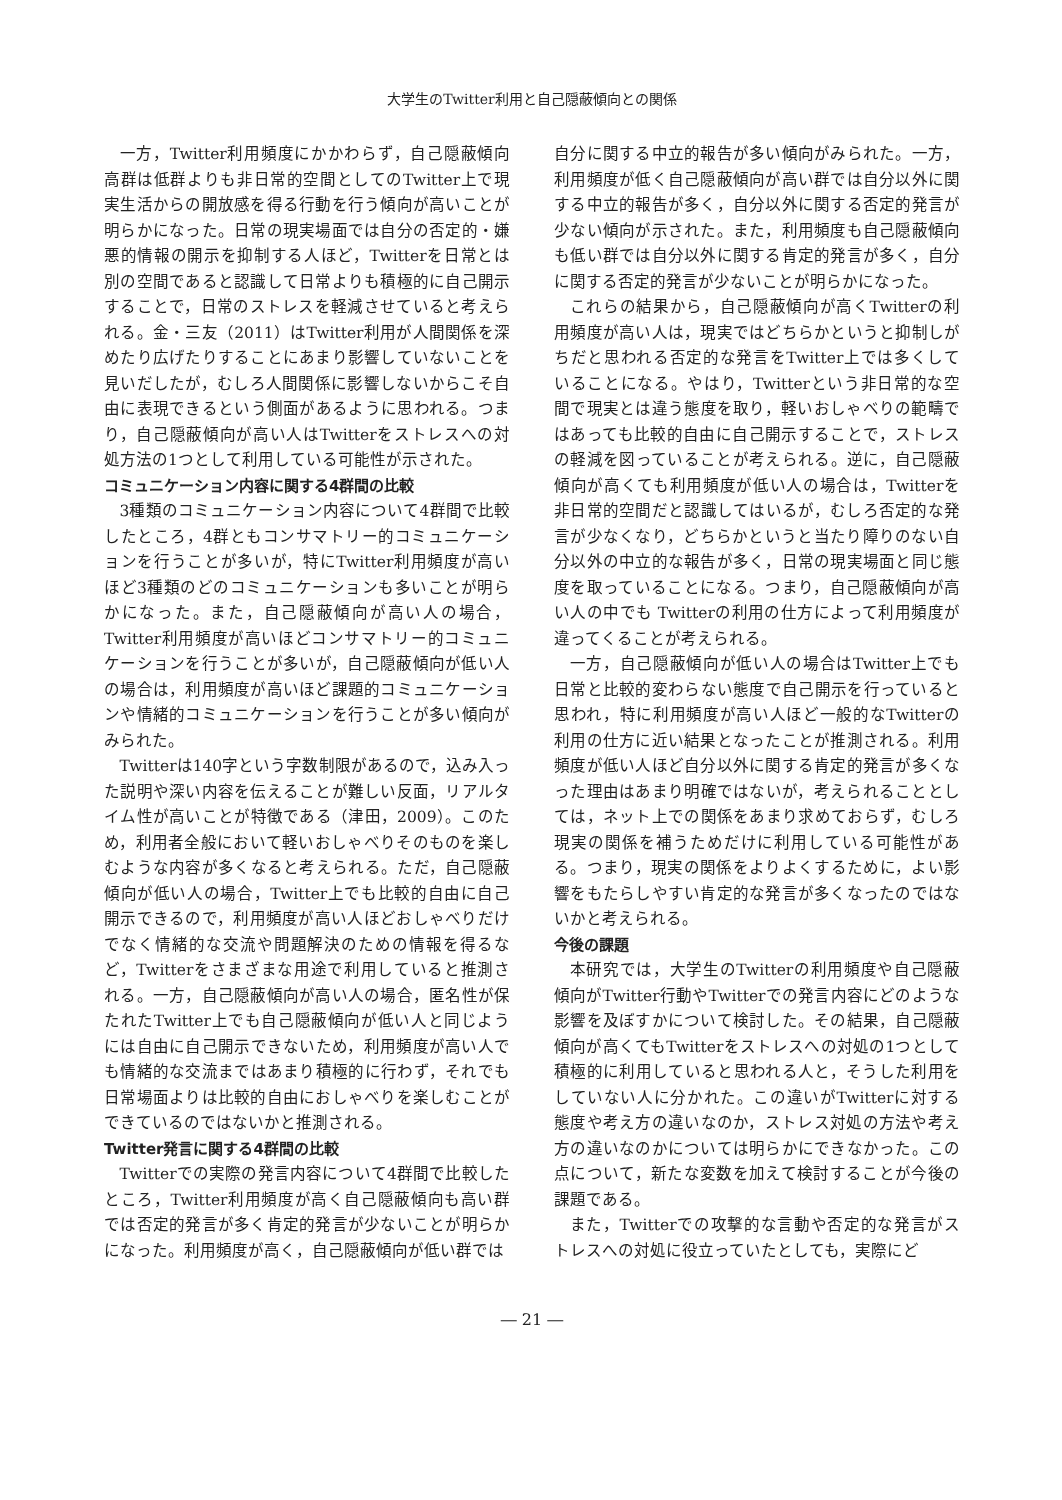大学生のTwitter利用と自己隠蔽傾向との関係
一方，Twitter利用頻度にかかわらず，自己隠蔽傾向高群は低群よりも非日常的空間としてのTwitter上で現実生活からの開放感を得る行動を行う傾向が高いことが明らかになった。日常の現実場面では自分の否定的・嫌悪的情報の開示を抑制する人ほど，Twitterを日常とは別の空間であると認識して日常よりも積極的に自己開示することで，日常のストレスを軽減させていると考えられる。金・三友（2011）はTwitter利用が人間関係を深めたり広げたりすることにあまり影響していないことを見いだしたが，むしろ人間関係に影響しないからこそ自由に表現できるという側面があるように思われる。つまり，自己隠蔽傾向が高い人はTwitterをストレスへの対処方法の1つとして利用している可能性が示された。
コミュニケーション内容に関する4群間の比較
3種類のコミュニケーション内容について4群間で比較したところ，4群ともコンサマトリー的コミュニケーションを行うことが多いが，特にTwitter利用頻度が高いほど3種類のどのコミュニケーションも多いことが明らかになった。また，自己隠蔽傾向が高い人の場合，Twitter利用頻度が高いほどコンサマトリー的コミュニケーションを行うことが多いが，自己隠蔽傾向が低い人の場合は，利用頻度が高いほど課題的コミュニケーションや情緒的コミュニケーションを行うことが多い傾向がみられた。
Twitterは140字という字数制限があるので，込み入った説明や深い内容を伝えることが難しい反面，リアルタイム性が高いことが特徴である（津田，2009）。このため，利用者全般において軽いおしゃべりそのものを楽しむような内容が多くなると考えられる。ただ，自己隠蔽傾向が低い人の場合，Twitter上でも比較的自由に自己開示できるので，利用頻度が高い人ほどおしゃべりだけでなく情緒的な交流や問題解決のための情報を得るなど，Twitterをさまざまな用途で利用していると推測される。一方，自己隠蔽傾向が高い人の場合，匿名性が保たれたTwitter上でも自己隠蔽傾向が低い人と同じようには自由に自己開示できないため，利用頻度が高い人でも情緒的な交流まではあまり積極的に行わず，それでも日常場面よりは比較的自由におしゃべりを楽しむことができているのではないかと推測される。
Twitter発言に関する4群間の比較
Twitterでの実際の発言内容について4群間で比較したところ，Twitter利用頻度が高く自己隠蔽傾向も高い群では否定的発言が多く肯定的発言が少ないことが明らかになった。利用頻度が高く，自己隠蔽傾向が低い群では
自分に関する中立的報告が多い傾向がみられた。一方，利用頻度が低く自己隠蔽傾向が高い群では自分以外に関する中立的報告が多く，自分以外に関する否定的発言が少ない傾向が示された。また，利用頻度も自己隠蔽傾向も低い群では自分以外に関する肯定的発言が多く，自分に関する否定的発言が少ないことが明らかになった。
これらの結果から，自己隠蔽傾向が高くTwitterの利用頻度が高い人は，現実ではどちらかというと抑制しがちだと思われる否定的な発言をTwitter上では多くしていることになる。やはり，Twitterという非日常的な空間で現実とは違う態度を取り，軽いおしゃべりの範疇ではあっても比較的自由に自己開示することで，ストレスの軽減を図っていることが考えられる。逆に，自己隠蔽傾向が高くても利用頻度が低い人の場合は，Twitterを非日常的空間だと認識してはいるが，むしろ否定的な発言が少なくなり，どちらかというと当たり障りのない自分以外の中立的な報告が多く，日常の現実場面と同じ態度を取っていることになる。つまり，自己隠蔽傾向が高い人の中でも Twitterの利用の仕方によって利用頻度が違ってくることが考えられる。
一方，自己隠蔽傾向が低い人の場合はTwitter上でも日常と比較的変わらない態度で自己開示を行っていると思われ，特に利用頻度が高い人ほど一般的なTwitterの利用の仕方に近い結果となったことが推測される。利用頻度が低い人ほど自分以外に関する肯定的発言が多くなった理由はあまり明確ではないが，考えられることとしては，ネット上での関係をあまり求めておらず，むしろ現実の関係を補うためだけに利用している可能性がある。つまり，現実の関係をよりよくするために，よい影響をもたらしやすい肯定的な発言が多くなったのではないかと考えられる。
今後の課題
本研究では，大学生のTwitterの利用頻度や自己隠蔽傾向がTwitter行動やTwitterでの発言内容にどのような影響を及ぼすかについて検討した。その結果，自己隠蔽傾向が高くてもTwitterをストレスへの対処の1つとして積極的に利用していると思われる人と，そうした利用をしていない人に分かれた。この違いがTwitterに対する態度や考え方の違いなのか，ストレス対処の方法や考え方の違いなのかについては明らかにできなかった。この点について，新たな変数を加えて検討することが今後の課題である。
また，Twitterでの攻撃的な言動や否定的な発言がストレスへの対処に役立っていたとしても，実際にど
― 21 ―